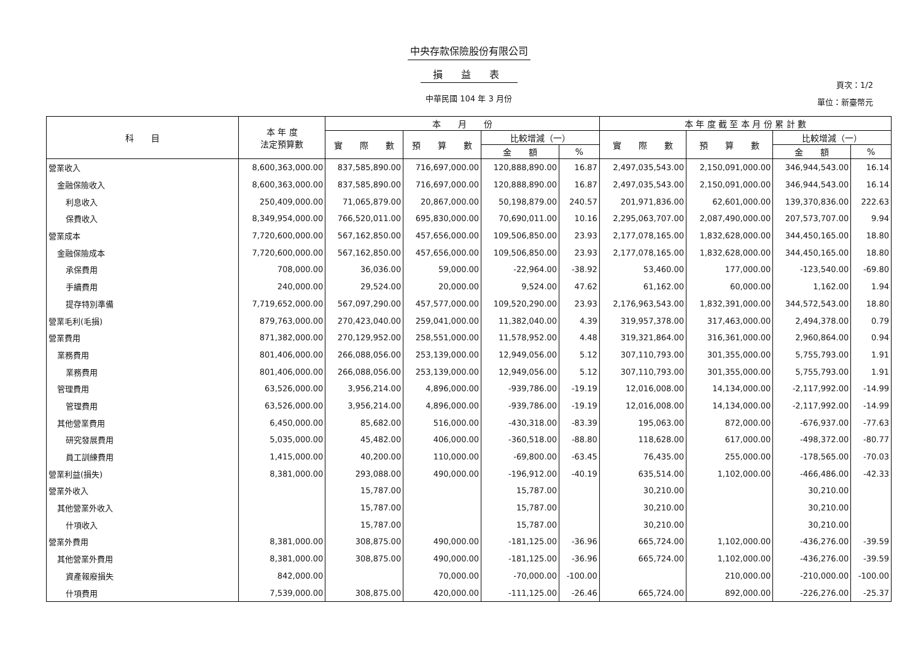中央存款保險股份有限公司
損益表
中華民國 104 年 3 月份
頁次：1/2
單位：新臺幣元
| 科 目 | 本 年 度 法定預算數 | 本 月 份 | | | | 本 年 度 截 至 本 月 份 累 計 數 | | | |
| --- | --- | --- | --- | --- | --- | --- | --- | --- | --- |
| | | 實 際 數 | 預 算 數 | 比較增減（一） | | 實 際 數 | 預 算 數 | 比較增減（一） | |
| | | | | 金 額 | % | | | 金 額 | % |
| 營業收入 | 8,600,363,000.00 | 837,585,890.00 | 716,697,000.00 | 120,888,890.00 | 16.87 | 2,497,035,543.00 | 2,150,091,000.00 | 346,944,543.00 | 16.14 |
| 金融保險收入 | 8,600,363,000.00 | 837,585,890.00 | 716,697,000.00 | 120,888,890.00 | 16.87 | 2,497,035,543.00 | 2,150,091,000.00 | 346,944,543.00 | 16.14 |
| 利息收入 | 250,409,000.00 | 71,065,879.00 | 20,867,000.00 | 50,198,879.00 | 240.57 | 201,971,836.00 | 62,601,000.00 | 139,370,836.00 | 222.63 |
| 保費收入 | 8,349,954,000.00 | 766,520,011.00 | 695,830,000.00 | 70,690,011.00 | 10.16 | 2,295,063,707.00 | 2,087,490,000.00 | 207,573,707.00 | 9.94 |
| 營業成本 | 7,720,600,000.00 | 567,162,850.00 | 457,656,000.00 | 109,506,850.00 | 23.93 | 2,177,078,165.00 | 1,832,628,000.00 | 344,450,165.00 | 18.80 |
| 金融保險成本 | 7,720,600,000.00 | 567,162,850.00 | 457,656,000.00 | 109,506,850.00 | 23.93 | 2,177,078,165.00 | 1,832,628,000.00 | 344,450,165.00 | 18.80 |
| 承保費用 | 708,000.00 | 36,036.00 | 59,000.00 | -22,964.00 | -38.92 | 53,460.00 | 177,000.00 | -123,540.00 | -69.80 |
| 手續費用 | 240,000.00 | 29,524.00 | 20,000.00 | 9,524.00 | 47.62 | 61,162.00 | 60,000.00 | 1,162.00 | 1.94 |
| 提存特別準備 | 7,719,652,000.00 | 567,097,290.00 | 457,577,000.00 | 109,520,290.00 | 23.93 | 2,176,963,543.00 | 1,832,391,000.00 | 344,572,543.00 | 18.80 |
| 營業毛利(毛損) | 879,763,000.00 | 270,423,040.00 | 259,041,000.00 | 11,382,040.00 | 4.39 | 319,957,378.00 | 317,463,000.00 | 2,494,378.00 | 0.79 |
| 營業費用 | 871,382,000.00 | 270,129,952.00 | 258,551,000.00 | 11,578,952.00 | 4.48 | 319,321,864.00 | 316,361,000.00 | 2,960,864.00 | 0.94 |
| 業務費用 | 801,406,000.00 | 266,088,056.00 | 253,139,000.00 | 12,949,056.00 | 5.12 | 307,110,793.00 | 301,355,000.00 | 5,755,793.00 | 1.91 |
| 業務費用 | 801,406,000.00 | 266,088,056.00 | 253,139,000.00 | 12,949,056.00 | 5.12 | 307,110,793.00 | 301,355,000.00 | 5,755,793.00 | 1.91 |
| 管理費用 | 63,526,000.00 | 3,956,214.00 | 4,896,000.00 | -939,786.00 | -19.19 | 12,016,008.00 | 14,134,000.00 | -2,117,992.00 | -14.99 |
| 管理費用 | 63,526,000.00 | 3,956,214.00 | 4,896,000.00 | -939,786.00 | -19.19 | 12,016,008.00 | 14,134,000.00 | -2,117,992.00 | -14.99 |
| 其他營業費用 | 6,450,000.00 | 85,682.00 | 516,000.00 | -430,318.00 | -83.39 | 195,063.00 | 872,000.00 | -676,937.00 | -77.63 |
| 研究發展費用 | 5,035,000.00 | 45,482.00 | 406,000.00 | -360,518.00 | -88.80 | 118,628.00 | 617,000.00 | -498,372.00 | -80.77 |
| 員工訓練費用 | 1,415,000.00 | 40,200.00 | 110,000.00 | -69,800.00 | -63.45 | 76,435.00 | 255,000.00 | -178,565.00 | -70.03 |
| 營業利益(損失) | 8,381,000.00 | 293,088.00 | 490,000.00 | -196,912.00 | -40.19 | 635,514.00 | 1,102,000.00 | -466,486.00 | -42.33 |
| 營業外收入 | | 15,787.00 | | 15,787.00 | | 30,210.00 | | 30,210.00 | |
| 其他營業外收入 | | 15,787.00 | | 15,787.00 | | 30,210.00 | | 30,210.00 | |
| 什項收入 | | 15,787.00 | | 15,787.00 | | 30,210.00 | | 30,210.00 | |
| 營業外費用 | 8,381,000.00 | 308,875.00 | 490,000.00 | -181,125.00 | -36.96 | 665,724.00 | 1,102,000.00 | -436,276.00 | -39.59 |
| 其他營業外費用 | 8,381,000.00 | 308,875.00 | 490,000.00 | -181,125.00 | -36.96 | 665,724.00 | 1,102,000.00 | -436,276.00 | -39.59 |
| 資產報廢損失 | 842,000.00 | | 70,000.00 | -70,000.00 | -100.00 | | 210,000.00 | -210,000.00 | -100.00 |
| 什項費用 | 7,539,000.00 | 308,875.00 | 420,000.00 | -111,125.00 | -26.46 | 665,724.00 | 892,000.00 | -226,276.00 | -25.37 |